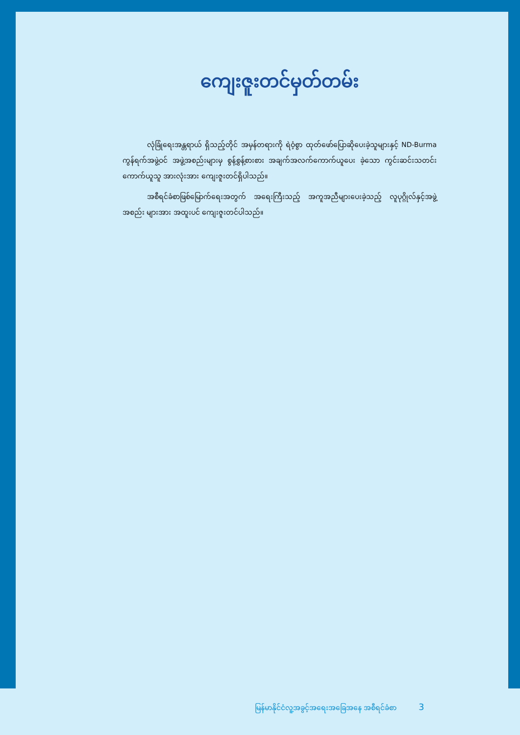ကျေးဇူးတင်မှတ်တမ်း
လုံခြုံရေးအန္တရာယ် ရှိသည့်တိုင် အမှန်တရားကို ရဲဝံ့စွာ ထုတ်ဖော်ပြောဆိုပေးခဲ့သူများနှင့် ND-Burma ကွန်ရက်အဖွဲ့ဝင် အဖွဲ့အစည်းများမှ စွန့်စွန့်စားစား အချက်အလက်ကောက်ယူပေး ခဲ့သော ကွင်းဆင်းသတင်း ကောက်ယူသူ အားလုံးအား ကျေးဇူးတင်ရှိပါသည်။
အစီရင်ခံစာဖြစ်မြောက်ရေးအတွက် အရေးကြီးသည့် အကူအညီများပေးခဲ့သည့် လူပုဂ္ဂိုလ်နှင့်အဖွဲ့ အစည်း များအား အထူးပင် ကျေးဇူးတင်ပါသည်။
မြန်မာနိုင်ငံလူ့အခွင့်အရေးအခြေအနေ အစီရင်ခံစာ 3